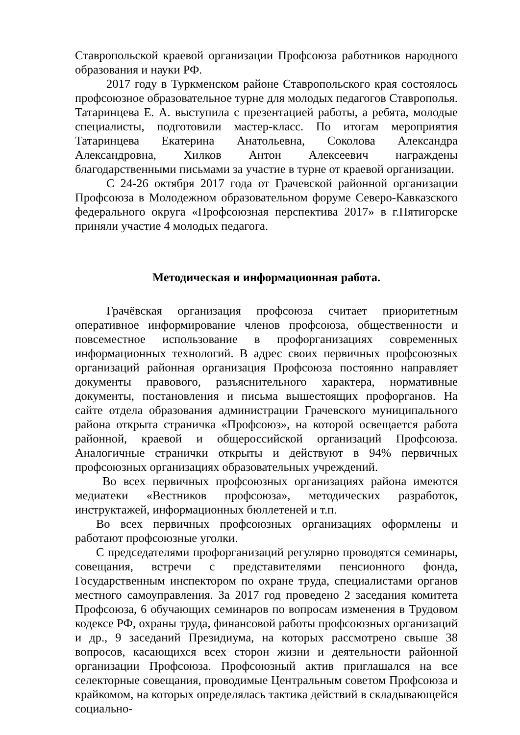Ставропольской краевой организации Профсоюза работников народного образования и науки РФ.
2017 году в Туркменском районе Ставропольского края состоялось профсоюзное образовательное турне для молодых педагогов Ставрополья. Татаринцева Е. А. выступила с презентацией работы, а ребята, молодые специалисты, подготовили мастер-класс. По итогам мероприятия Татаринцева Екатерина Анатольевна, Соколова Александра Александровна, Хилков Антон Алексеевич награждены благодарственными письмами за участие в турне от краевой организации.
С 24-26 октября 2017 года от Грачевской районной организации Профсоюза в Молодежном образовательном форуме Северо-Кавказского федерального округа «Профсоюзная перспектива 2017» в г.Пятигорске приняли участие 4 молодых педагога.
Методическая и информационная работа.
Грачёвская организация профсоюза считает приоритетным оперативное информирование членов профсоюза, общественности и повсеместное использование в профорганизациях современных информационных технологий. В адрес своих первичных профсоюзных организаций районная организация Профсоюза постоянно направляет документы правового, разъяснительного характера, нормативные документы, постановления и письма вышестоящих профорганов. На сайте отдела образования администрации Грачевского муниципального района открыта страничка «Профсоюз», на которой освещается работа районной, краевой и общероссийской организаций Профсоюза. Аналогичные странички открыты и действуют в 94% первичных профсоюзных организациях образовательных учреждений.
Во всех первичных профсоюзных организациях района имеются медиатеки «Вестников профсоюза», методических разработок, инструктажей, информационных бюллетеней и т.п.
Во всех первичных профсоюзных организациях оформлены и работают профсоюзные уголки.
С председателями профорганизаций регулярно проводятся семинары, совещания, встречи с представителями пенсионного фонда, Государственным инспектором по охране труда, специалистами органов местного самоуправления. За 2017 год проведено 2 заседания комитета Профсоюза, 6 обучающих семинаров по вопросам изменения в Трудовом кодексе РФ, охраны труда, финансовой работы профсоюзных организаций и др., 9 заседаний Президиума, на которых рассмотрено свыше 38 вопросов, касающихся всех сторон жизни и деятельности районной организации Профсоюза. Профсоюзный актив приглашался на все селекторные совещания, проводимые Центральным советом Профсоюза и крайкомом, на которых определялась тактика действий в складывающейся социально-